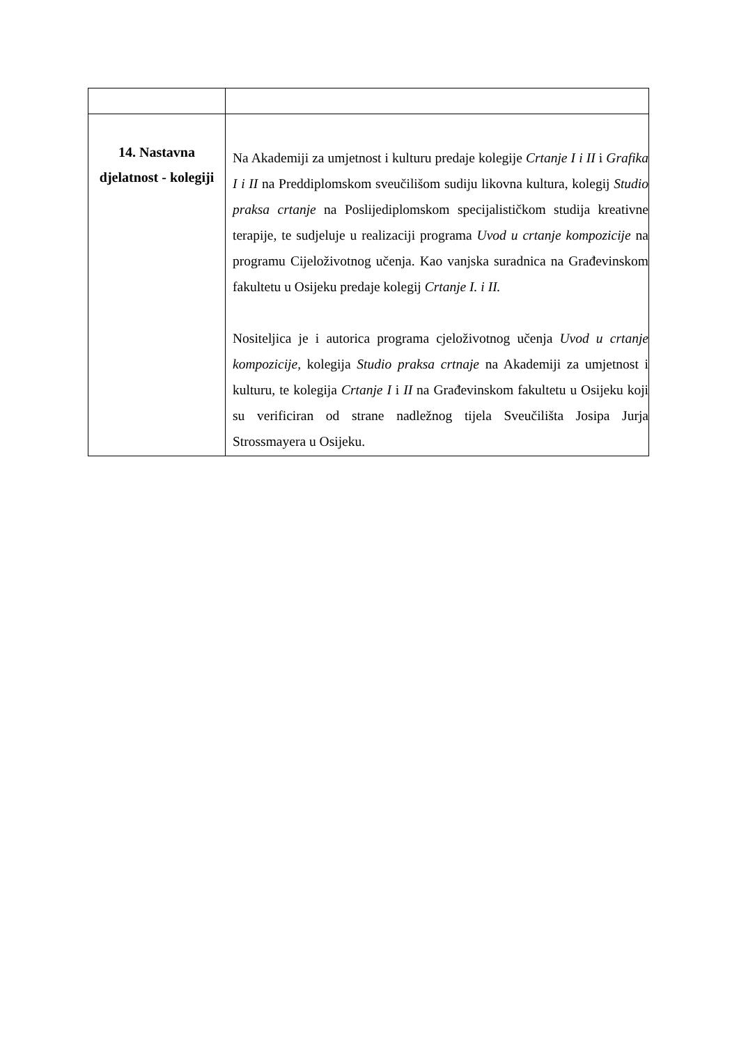| 14. Nastavna djelatnost - kolegiji | Na Akademiji za umjetnost i kulturu predaje kolegije Crtanje I i II i Grafika I i II na Preddiplomskom sveučilišom sudiju likovna kultura, kolegij Studio praksa crtanje na Poslijediplomskom specijalističkom studija kreativne terapije, te sudjeluje u realizaciji programa Uvod u crtanje kompozicije na programu Cijeloživotnog učenja. Kao vanjska suradnica na Građevinskom fakultetu u Osijeku predaje kolegij Crtanje I. i II. Nositeljica je i autorica programa cjeloživotnog učenja Uvod u crtanje kompozicije, kolegija Studio praksa crtnaje na Akademiji za umjetnost i kulturu, te kolegija Crtanje I i II na Građevinskom fakultetu u Osijeku koji su verificiran od strane nadležnog tijela Sveučilišta Josipa Jurja Strossmayera u Osijeku. |